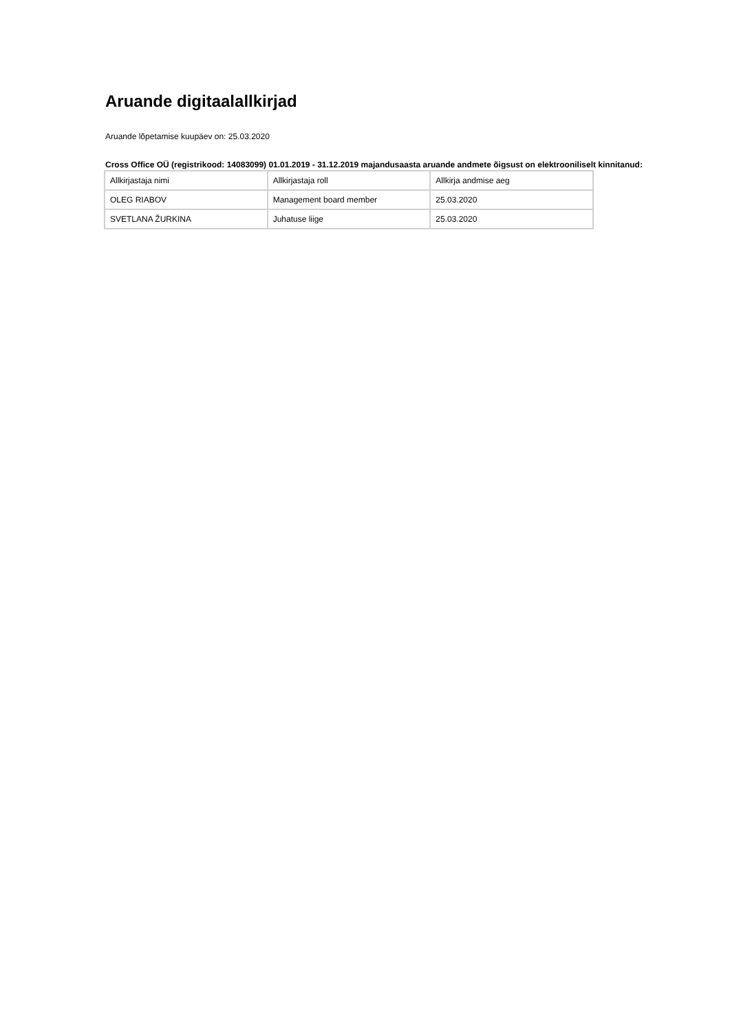Aruande digitaalallkirjad
Aruande lõpetamise kuupäev on: 25.03.2020
Cross Office OÜ (registrikood: 14083099) 01.01.2019 - 31.12.2019 majandusaasta aruande andmete õigsust on elektrooniliselt kinnitanud:
| Allkirjastaja nimi | Allkirjastaja roll | Allkirja andmise aeg |
| OLEG RIABOV | Management board member | 25.03.2020 |
| SVETLANA ŽURKINA | Juhatuse liige | 25.03.2020 |